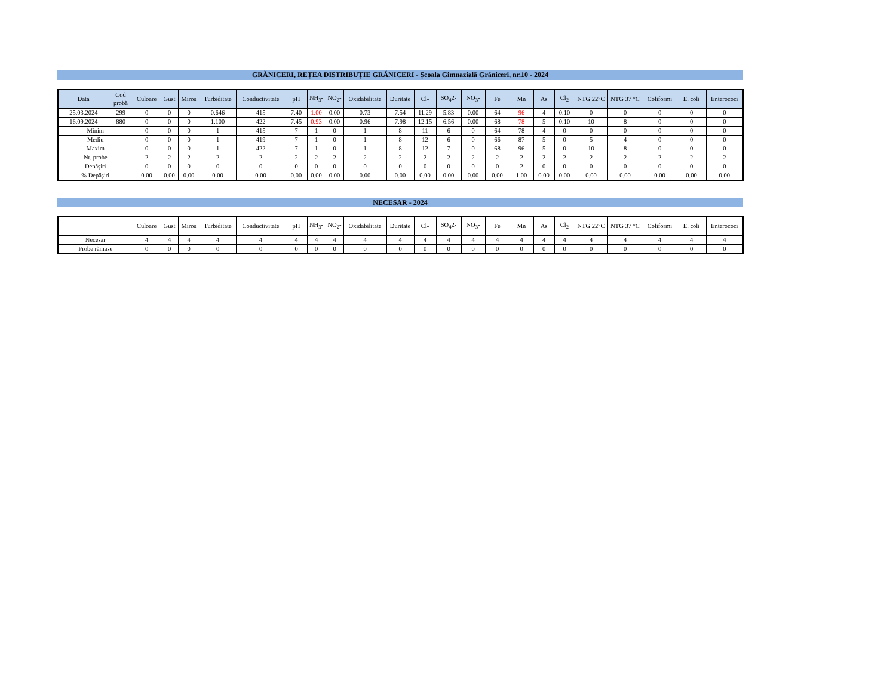GRĂNICERI, REȚEA DISTRIBUȚIE GRĂNICERI - Școala Gimnazială Grăniceri, nr.10 - 2024
| Data | Cod probă | Culoare | Gust | Miros | Turbiditate | Conductivitate | pH | NH<sub>3</sub>- | NO<sub>2</sub>- | Oxidabilitate | Duritate | Cl- | SO<sub>4</sub>2- | NO<sub>3</sub>- | Fe | Mn | As | Cl<sub>2</sub> | NTG 22°C | NTG 37 °C | Coliformi | E. coli | Enterococi |
| --- | --- | --- | --- | --- | --- | --- | --- | --- | --- | --- | --- | --- | --- | --- | --- | --- | --- | --- | --- | --- | --- | --- | --- |
| 25.03.2024 | 299 | 0 | 0 | 0 | 0.646 | 415 | 7.40 | 1.00 | 0.00 | 0.73 | 7.54 | 11.29 | 5.83 | 0.00 | 64 | 96 | 4 | 0.10 | 0 | 0 | 0 | 0 | 0 |
| 16.09.2024 | 880 | 0 | 0 | 0 | 1.100 | 422 | 7.45 | 0.93 | 0.00 | 0.96 | 7.98 | 12.15 | 6.56 | 0.00 | 68 | 78 | 5 | 0.10 | 10 | 8 | 0 | 0 | 0 |
| Minim | | 0 | 0 | 0 | 1 | 415 | 7 | 1 | 0 | 1 | 8 | 11 | 6 | 0 | 64 | 78 | 4 | 0 | 0 | 0 | 0 | 0 | 0 |
| Mediu | | 0 | 0 | 0 | 1 | 419 | 7 | 1 | 0 | 1 | 8 | 12 | 6 | 0 | 66 | 87 | 5 | 0 | 5 | 4 | 0 | 0 | 0 |
| Maxim | | 0 | 0 | 0 | 1 | 422 | 7 | 1 | 0 | 1 | 8 | 12 | 7 | 0 | 68 | 96 | 5 | 0 | 10 | 8 | 0 | 0 | 0 |
| Nr. probe | | 2 | 2 | 2 | 2 | 2 | 2 | 2 | 2 | 2 | 2 | 2 | 2 | 2 | 2 | 2 | 2 | 2 | 2 | 2 | 2 | 2 | 2 |
| Depășiri | | 0 | 0 | 0 | 0 | 0 | 0 | 0 | 0 | 0 | 0 | 0 | 0 | 0 | 0 | 2 | 0 | 0 | 0 | 0 | 0 | 0 | 0 |
| % Depășiri | | 0.00 | 0.00 | 0.00 | 0.00 | 0.00 | 0.00 | 0.00 | 0.00 | 0.00 | 0.00 | 0.00 | 0.00 | 0.00 | 0.00 | 1.00 | 0.00 | 0.00 | 0.00 | 0.00 | 0.00 | 0.00 | 0.00 |
NECESAR - 2024
| | Culoare | Gust | Miros | Turbiditate | Conductivitate | pH | NH<sub>3</sub>- | NO<sub>2</sub>- | Oxidabilitate | Duritate | Cl- | SO<sub>4</sub>2- | NO<sub>3</sub>- | Fe | Mn | As | Cl<sub>2</sub> | NTG 22°C | NTG 37 °C | Coliformi | E. coli | Enterococi |
| Necesar | 4 | 4 | 4 | 4 | 4 | 4 | 4 | 4 | 4 | 4 | 4 | 4 | 4 | 4 | 4 | 4 | 4 | 4 | 4 | 4 | 4 | 4 |
| Probe rămase | 0 | 0 | 0 | 0 | 0 | 0 | 0 | 0 | 0 | 0 | 0 | 0 | 0 | 0 | 0 | 0 | 0 | 0 | 0 | 0 | 0 | 0 |